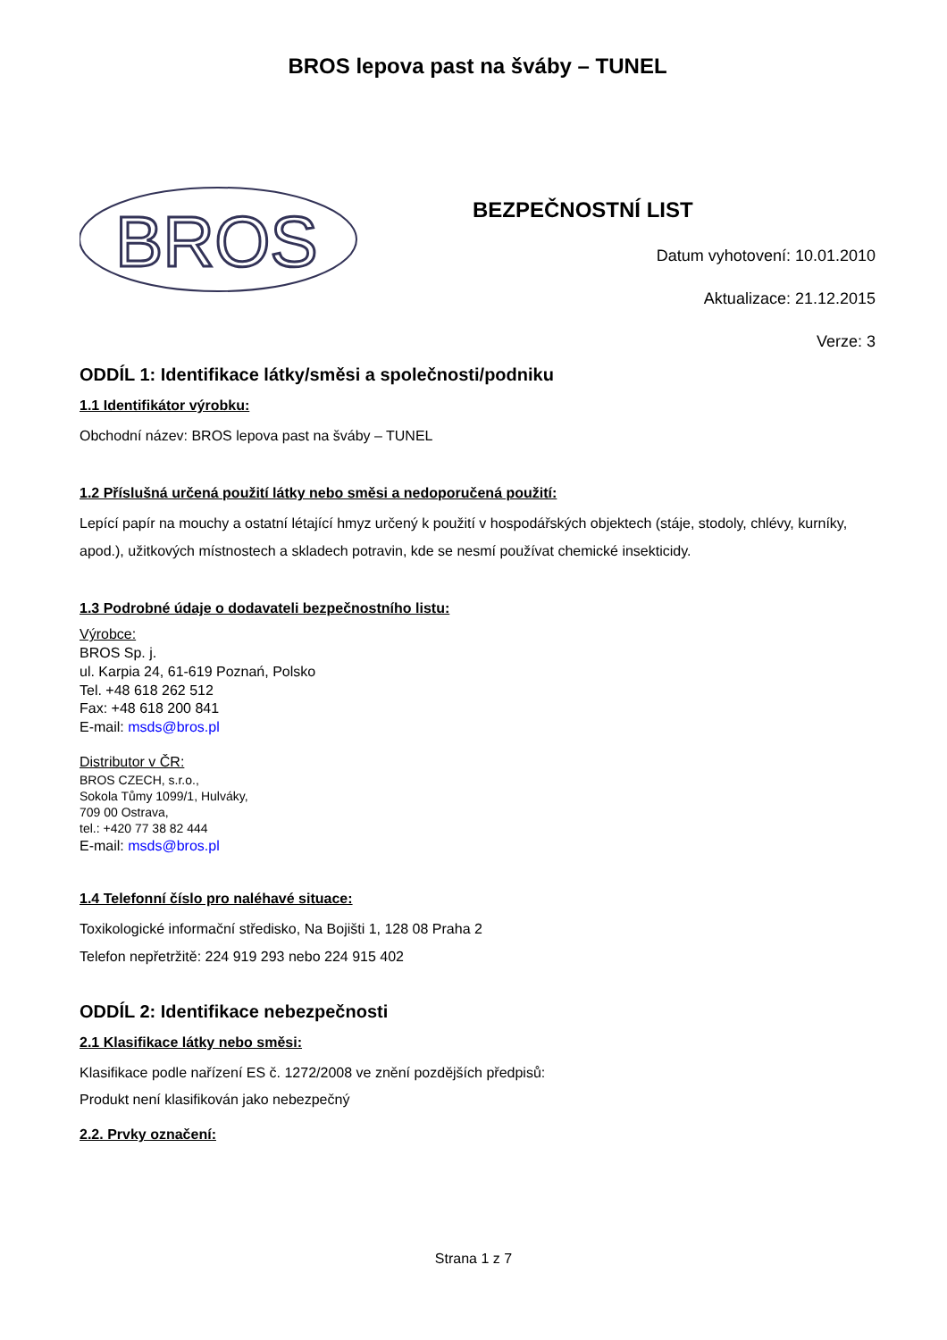BROS lepova past na šváby – TUNEL
BROS
BEZPEČNOSTNÍ LIST
Datum vyhotovení: 10.01.2010
Aktualizace: 21.12.2015
Verze: 3
ODDÍL 1: Identifikace látky/směsi a společnosti/podniku
1.1 Identifikátor výrobku:
Obchodní název: BROS lepova past na šváby – TUNEL
1.2 Příslušná určená použití látky nebo směsi a nedoporučená použití:
Lepící papír na mouchy a ostatní létající hmyz určený k použití v hospodářských objektech (stáje, stodoly, chlévy, kurníky, apod.), užitkových místnostech a skladech potravin, kde se nesmí používat chemické insekticidy.
1.3 Podrobné údaje o dodavateli bezpečnostního listu:
Výrobce:
BROS Sp. j.
ul. Karpia 24, 61-619 Poznań, Polsko
Tel. +48 618 262 512
Fax: +48 618 200 841
E-mail: msds@bros.pl
Distributor v ČR:
BROS CZECH, s.r.o.,
Sokola Tůmy 1099/1, Hulváky,
709 00 Ostrava,
tel.: +420 77 38 82 444
E-mail: msds@bros.pl
1.4 Telefonní číslo pro naléhavé situace:
Toxikologické informační středisko, Na Bojišti 1, 128 08 Praha 2
Telefon nepřetržitě: 224 919 293 nebo 224 915 402
ODDÍL 2: Identifikace nebezpečnosti
2.1 Klasifikace látky nebo směsi:
Klasifikace podle nařízení ES č. 1272/2008 ve znění pozdějších předpisů:
Produkt není klasifikován jako nebezpečný
2.2. Prvky označení:
Strana 1 z 7